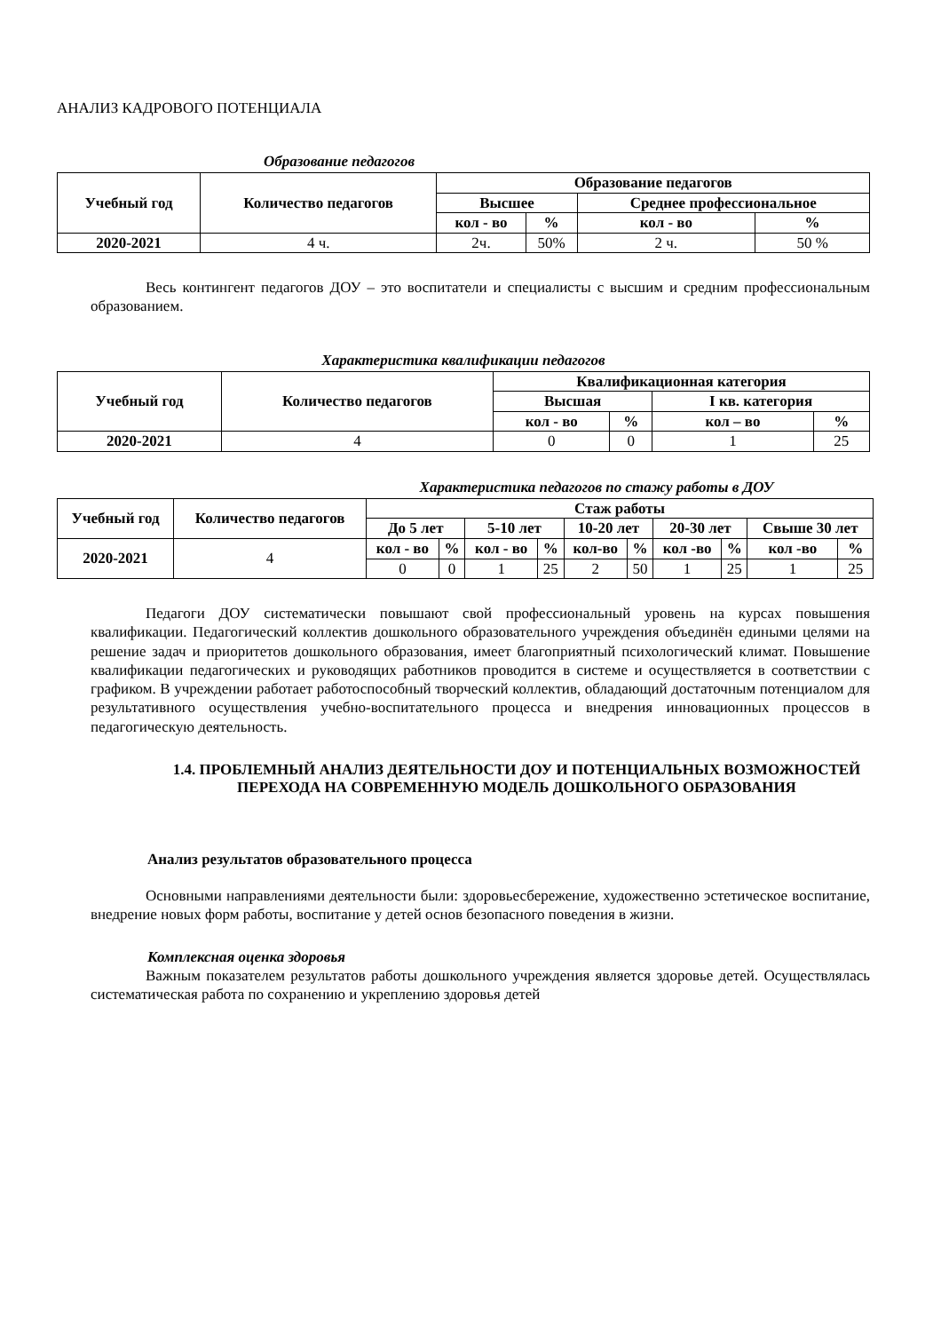АНАЛИЗ КАДРОВОГО ПОТЕНЦИАЛА
Образование педагогов
| Учебный год | Количество педагогов | Образование педагогов | | | |
| --- | --- | --- | --- | --- | --- |
| | | Высшее | | Среднее профессиональное | |
| | | кол - во | % | кол - во | % |
| 2020-2021 | 4 ч. | 2ч. | 50% | 2 ч. | 50 % |
Весь контингент педагогов ДОУ – это воспитатели и специалисты с высшим и средним профессиональным образованием.
Характеристика квалификации педагогов
| Учебный год | Количество педагогов | Квалификационная категория | | | |
| --- | --- | --- | --- | --- | --- |
| | | Высшая | | I кв. категория | |
| | | кол - во | % | кол – во | % |
| 2020-2021 | 4 | 0 | 0 | 1 | 25 |
Характеристика педагогов по стажу работы в ДОУ
| Учебный год | Количество педагогов | Стаж работы | | | | | | | | | |
| --- | --- | --- | --- | --- | --- | --- | --- | --- | --- | --- | --- |
| | | До 5 лет | | 5-10 лет | | 10-20 лет | | 20-30 лет | | Свыше 30 лет | |
| 2020-2021 | 4 | кол - во | % | кол - во | % | кол-во | % | кол -во | % | кол -во | % |
| | | 0 | 0 | 1 | 25 | 2 | 50 | 1 | 25 | 1 | 25 |
Педагоги ДОУ систематически повышают свой профессиональный уровень на курсах повышения квалификации. Педагогический коллектив дошкольного образовательного учреждения объединён едиными целями на решение задач и приоритетов дошкольного образования, имеет благоприятный психологический климат. Повышение квалификации педагогических и руководящих работников проводится в системе и осуществляется в соответствии с графиком. В учреждении работает работоспособный творческий коллектив, обладающий достаточным потенциалом для результативного осуществления учебно-воспитательного процесса и внедрения инновационных процессов в педагогическую деятельность.
1.4. ПРОБЛЕМНЫЙ АНАЛИЗ ДЕЯТЕЛЬНОСТИ ДОУ И ПОТЕНЦИАЛЬНЫХ ВОЗМОЖНОСТЕЙ ПЕРЕХОДА НА СОВРЕМЕННУЮ МОДЕЛЬ ДОШКОЛЬНОГО ОБРАЗОВАНИЯ
Анализ результатов образовательного процесса
Основными направлениями деятельности были: здоровьесбережение, художественно эстетическое воспитание, внедрение новых форм работы, воспитание у детей основ безопасного поведения в жизни.
Комплексная оценка здоровья
Важным показателем результатов работы дошкольного учреждения является здоровье детей. Осуществлялась систематическая работа по сохранению и укреплению здоровья детей